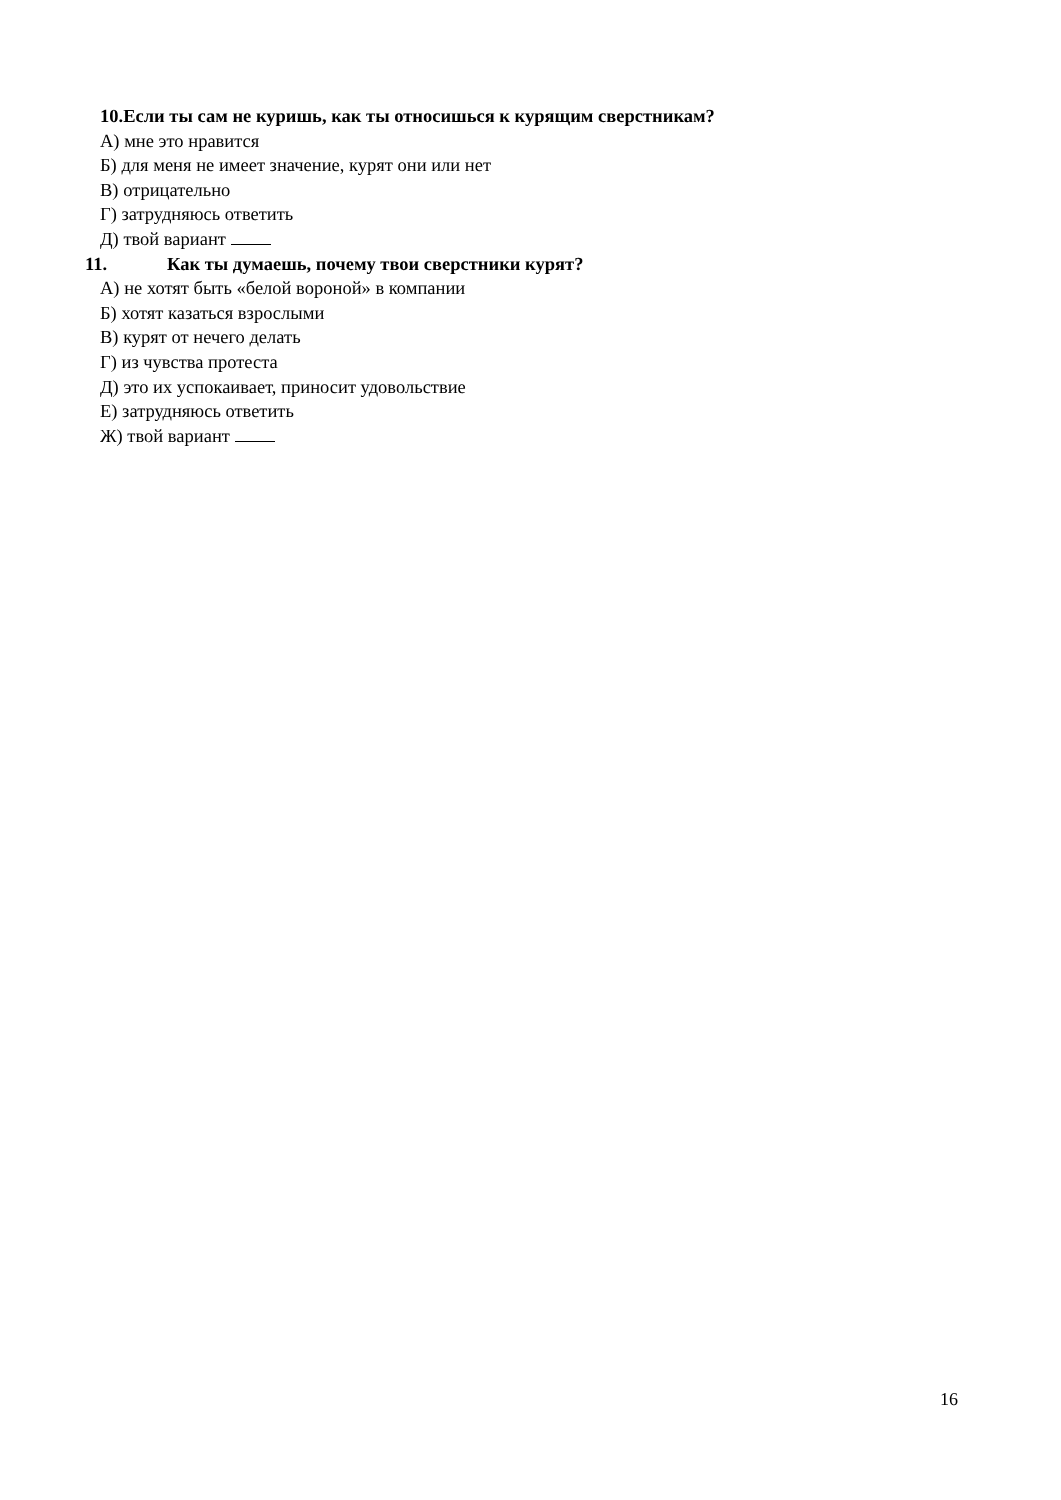10.Если ты сам не куришь, как ты относишься к курящим сверстникам?
А) мне это нравится
Б) для меня не имеет значение, курят они или нет
В) отрицательно
Г) затрудняюсь ответить
Д) твой вариант
11. Как ты думаешь, почему твои сверстники курят?
А) не хотят быть «белой вороной» в компании
Б) хотят казаться взрослыми
В) курят от нечего делать
Г) из чувства протеста
Д) это их успокаивает, приносит удовольствие
Е) затрудняюсь ответить
Ж) твой вариант
16